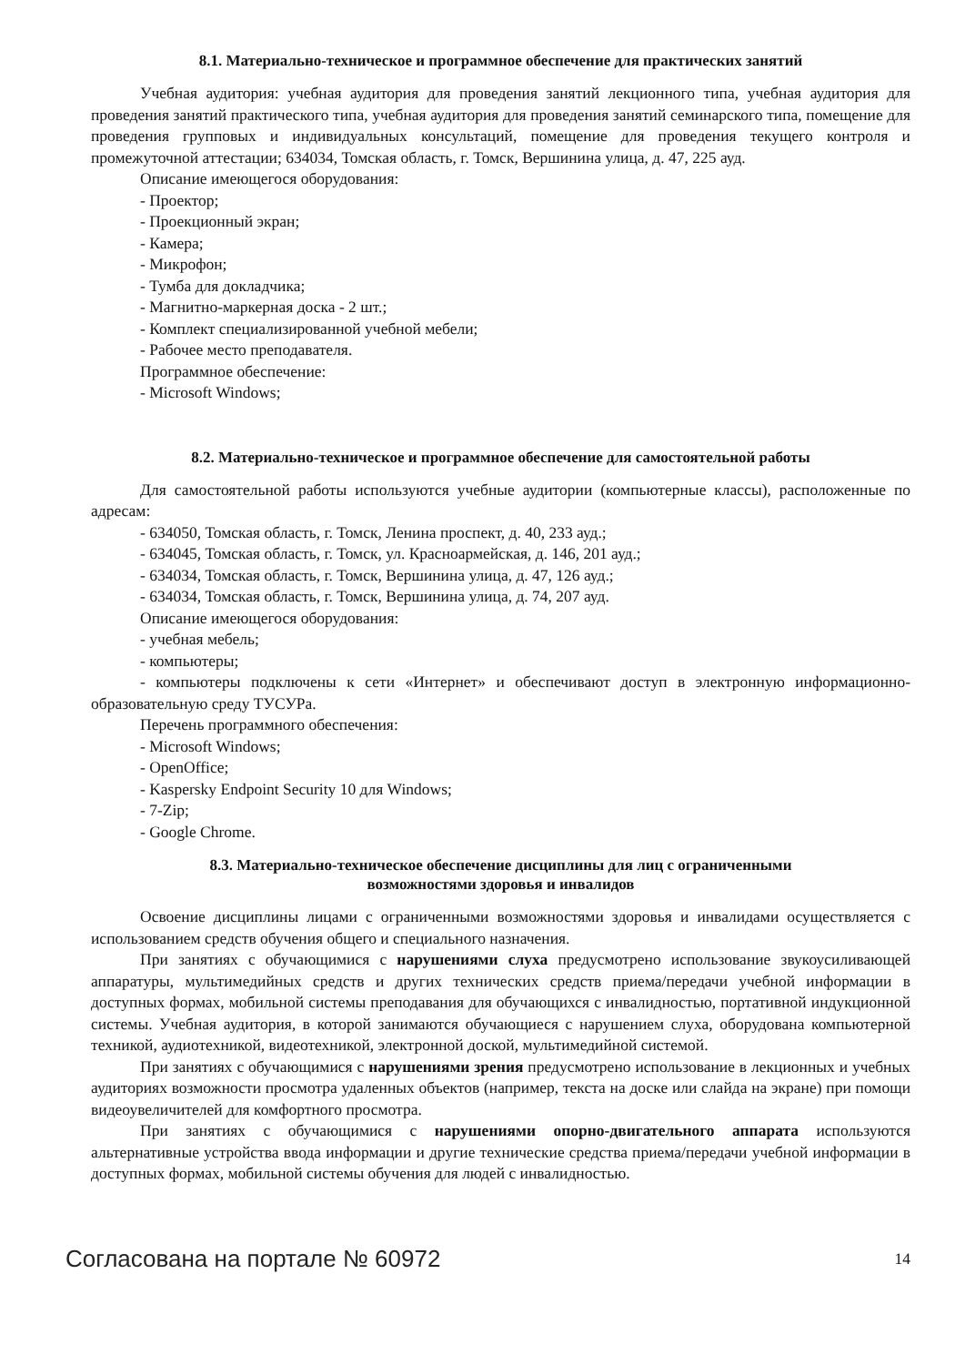8.1. Материально-техническое и программное обеспечение для практических занятий
Учебная аудитория: учебная аудитория для проведения занятий лекционного типа, учебная аудитория для проведения занятий практического типа, учебная аудитория для проведения занятий семинарского типа, помещение для проведения групповых и индивидуальных консультаций, помещение для проведения текущего контроля и промежуточной аттестации; 634034, Томская область, г. Томск, Вершинина улица, д. 47, 225 ауд.
Описание имеющегося оборудования:
- Проектор;
- Проекционный экран;
- Камера;
- Микрофон;
- Тумба для докладчика;
- Магнитно-маркерная доска - 2 шт.;
- Комплект специализированной учебной мебели;
- Рабочее место преподавателя.
Программное обеспечение:
- Microsoft Windows;
8.2. Материально-техническое и программное обеспечение для самостоятельной работы
Для самостоятельной работы используются учебные аудитории (компьютерные классы), расположенные по адресам:
- 634050, Томская область, г. Томск, Ленина проспект, д. 40, 233 ауд.;
- 634045, Томская область, г. Томск, ул. Красноармейская, д. 146, 201 ауд.;
- 634034, Томская область, г. Томск, Вершинина улица, д. 47, 126 ауд.;
- 634034, Томская область, г. Томск, Вершинина улица, д. 74, 207 ауд.
Описание имеющегося оборудования:
- учебная мебель;
- компьютеры;
- компьютеры подключены к сети «Интернет» и обеспечивают доступ в электронную информационно-образовательную среду ТУСУРа.
Перечень программного обеспечения:
- Microsoft Windows;
- OpenOffice;
- Kaspersky Endpoint Security 10 для Windows;
- 7-Zip;
- Google Chrome.
8.3. Материально-техническое обеспечение дисциплины для лиц с ограниченными
возможностями здоровья и инвалидов
Освоение дисциплины лицами с ограниченными возможностями здоровья и инвалидами осуществляется с использованием средств обучения общего и специального назначения.
При занятиях с обучающимися с нарушениями слуха предусмотрено использование звукоусиливающей аппаратуры, мультимедийных средств и других технических средств приема/передачи учебной информации в доступных формах, мобильной системы преподавания для обучающихся с инвалидностью, портативной индукционной системы. Учебная аудитория, в которой занимаются обучающиеся с нарушением слуха, оборудована компьютерной техникой, аудиотехникой, видеотехникой, электронной доской, мультимедийной системой.
При занятиях с обучающимися с нарушениями зрения предусмотрено использование в лекционных и учебных аудиториях возможности просмотра удаленных объектов (например, текста на доске или слайда на экране) при помощи видеоувеличителей для комфортного просмотра.
При занятиях с обучающимися с нарушениями опорно-двигательного аппарата используются альтернативные устройства ввода информации и другие технические средства приема/передачи учебной информации в доступных формах, мобильной системы обучения для людей с инвалидностью.
Согласована на портале № 60972 14